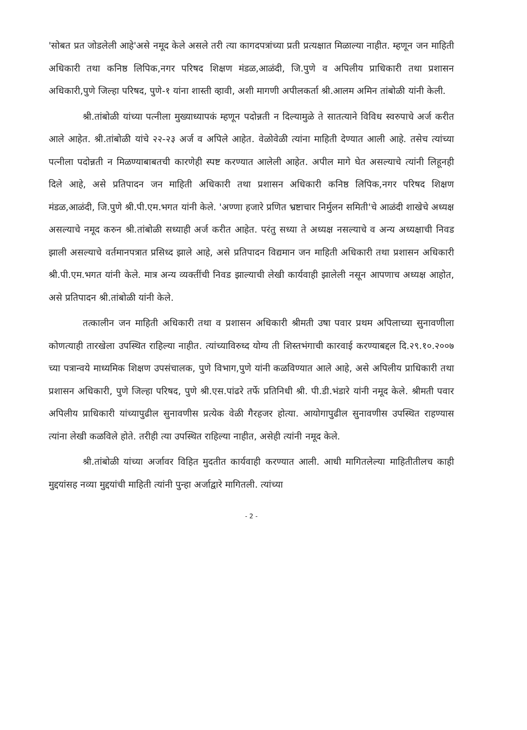'सोबत प्रत जोडलेली आहे'असे नमूद केले असले तरी त्या कागदपत्रांच्या प्रती प्रत्यक्षात मिळाल्या नाहीत. म्हणून जन माहिती अधिकारी तथा कनिष्ठ लिपिक,नगर परिषद शिक्षण मंडळ,आळंदी, जि.पुणे व अपिलीय प्राधिकारी तथा प्रशासन अधिकारी,पुणे जिल्हा परिषद, पुणे-१ यांना शास्ती व्हावी, अशी मागणी अपीलकर्ता श्री.आलम अमिन तांबोळी यांनी केली.
श्री.तांबोळी यांच्या पत्नीला मुख्याध्यापकं म्हणून पदोन्नती न दिल्यामुळे ते सातत्याने विविध स्वरुपाचे अर्ज करीत आले आहेत. श्री.तांबोळी यांचे २२-२३ अर्ज व अपिले आहेत. वेळोवेळी त्यांना माहिती देण्यात आली आहे. तसेच त्यांच्या पत्नीला पदोन्नती न मिळण्याबाबतची कारणेही स्पष्ट करण्यात आलेली आहेत. अपील मागे घेत असल्याचे त्यांनी लिहूनही दिले आहे, असे प्रतिपादन जन माहिती अधिकारी तथा प्रशासन अधिकारी कनिष्ठ लिपिक,नगर परिषद शिक्षण मंडळ,आळंदी, जि.पुणे श्री.पी.एम.भगत यांनी केले. 'अण्णा हजारे प्रणित भ्रष्टाचार निर्मुलन समिती'चे आळंदी शाखेचे अध्यक्ष असल्याचे नमूद करुन श्री.तांबोळी सध्याही अर्ज करीत आहेत. परंतु सध्या ते अध्यक्ष नसल्याचे व अन्य अध्यक्षाची निवड झाली असल्याचे वर्तमानपत्रात प्रसिध्द झाले आहे, असे प्रतिपादन विद्यमान जन माहिती अधिकारी तथा प्रशासन अधिकारी श्री.पी.एम.भगत यांनी केले. मात्र अन्य व्यक्तींची निवड झाल्याची लेखी कार्यवाही झालेली नसून आपणाच अध्यक्ष आहोत, असे प्रतिपादन श्री.तांबोळी यांनी केले.
तत्कालीन जन माहिती अधिकारी तथा व प्रशासन अधिकारी श्रीमती उषा पवार प्रथम अपिलाच्या सुनावणीला कोणत्याही तारखेला उपस्थित राहिल्या नाहीत. त्यांच्याविरुध्द योग्य ती शिस्तभंगाची कारवाई करण्याबद्दल दि.२९.१०.२००७ च्या पत्रान्वये माध्यमिक शिक्षण उपसंचालक, पुणे विभाग,पुणे यांनी कळविण्यात आले आहे, असे अपिलीय प्राधिकारी तथा प्रशासन अधिकारी, पुणे जिल्हा परिषद, पुणे श्री.एस.पांढरे तर्फे प्रतिनिधी श्री. पी.डी.भंडारे यांनी नमूद केले. श्रीमती पवार अपिलीय प्राधिकारी यांच्यापुढील सुनावणीस प्रत्येक वेळी गैरहजर होत्या. आयोगापुढील सुनावणीस उपस्थित राहण्यास त्यांना लेखी कळविले होते. तरीही त्या उपस्थित राहिल्या नाहीत, असेही त्यांनी नमूद केले.
श्री.तांबोळी यांच्या अर्जावर विहित मुदतीत कार्यवाही करण्यात आली. आधी मागितलेल्या माहितीतीलच काही मुद्दयांसह नव्या मुद्दयांची माहिती त्यांनी पुन्हा अर्जाद्वारे मागितली. त्यांच्या
- 2 -